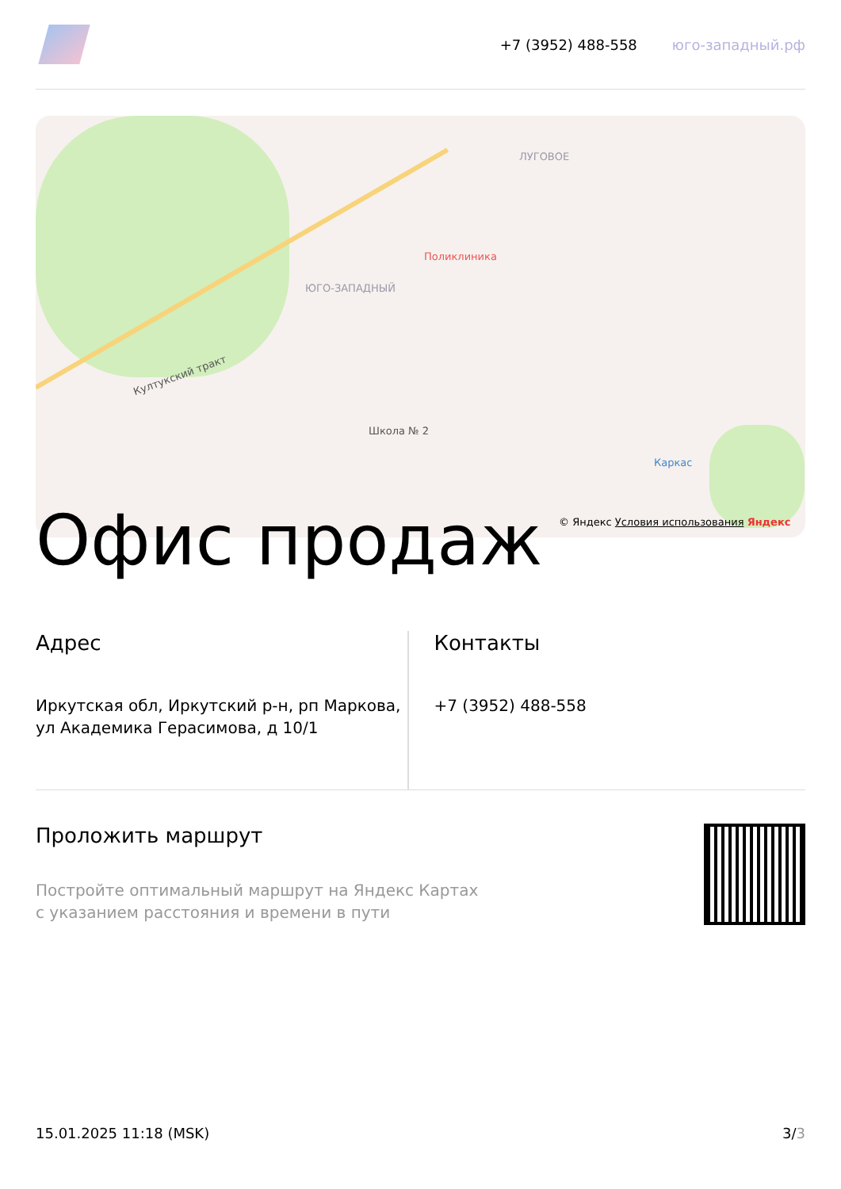+7 (3952) 488-558 юго-западный.рф
Култукский тракт
Поликлиника
ЮГО-ЗАПАДНЫЙ
Школа № 2
ЛУГОВОЕ
Каркас
© Яндекс Условия использования Яндекс
Офис продаж
Адрес
Иркутская обл, Иркутский р-н, рп Маркова, ул Академика Герасимова, д 10/1
Контакты
+7 (3952) 488-558
Проложить маршрут
Постройте оптимальный маршрут на Яндекс Картах
с указанием расстояния и времени в пути
15.01.2025 11:18 (MSK) 3/3